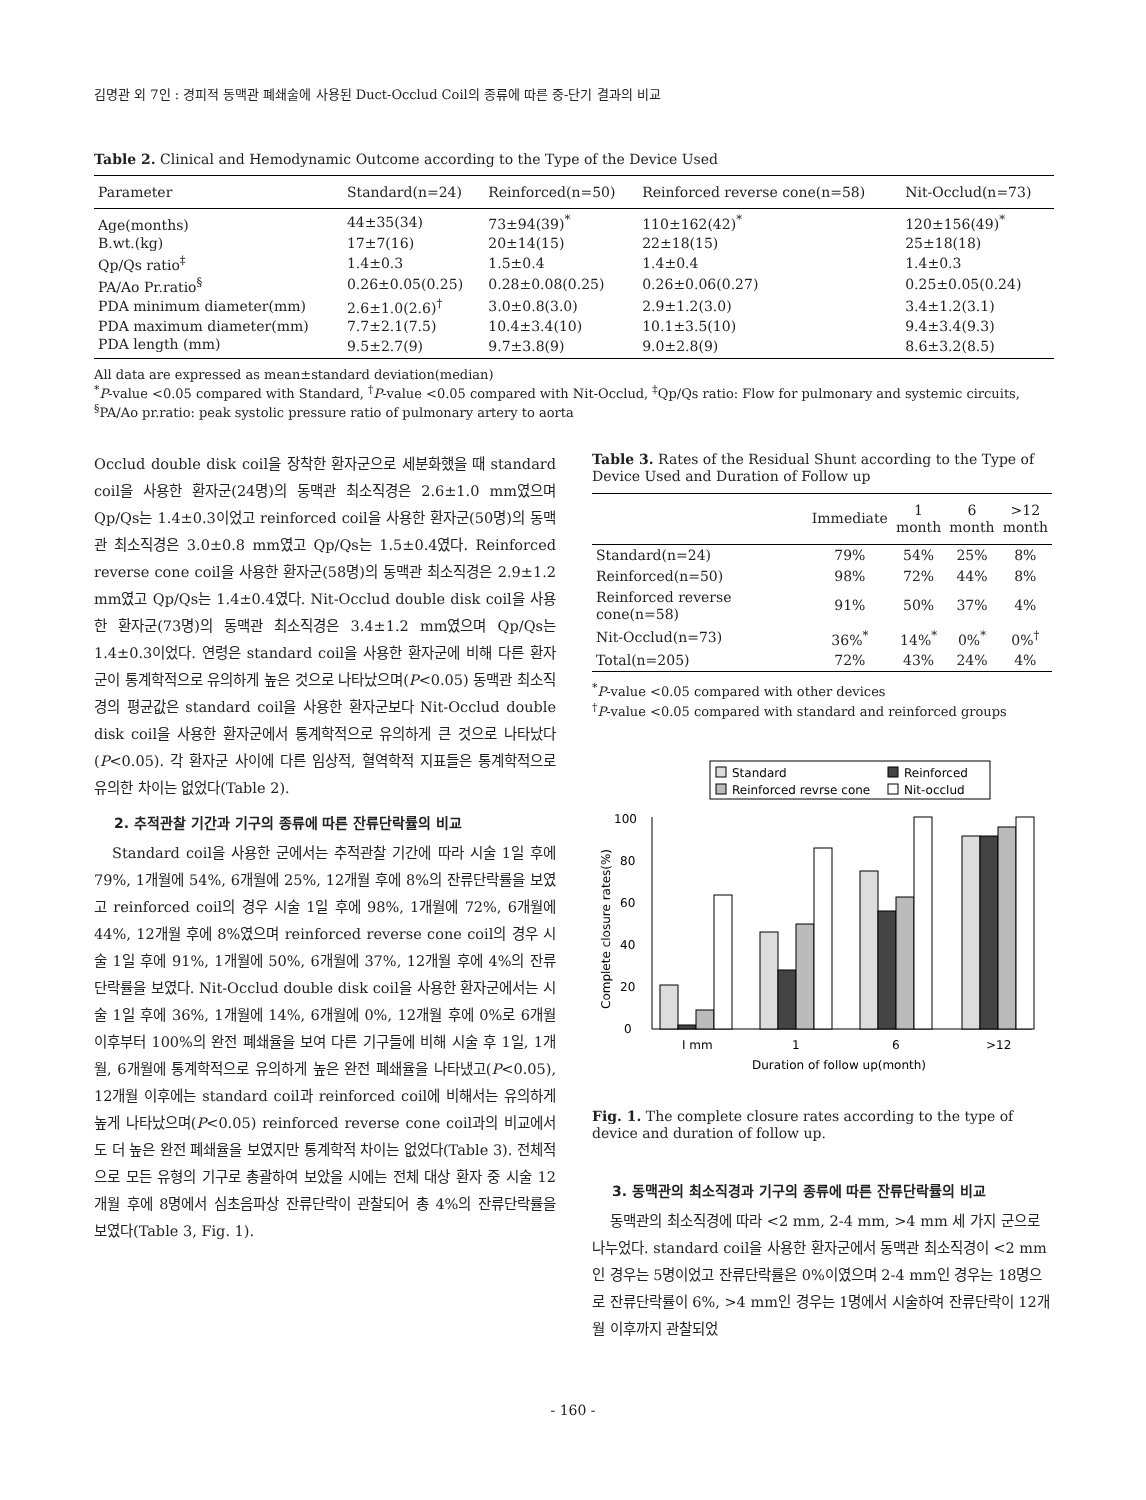김명관 외 7인 : 경피적 동맥관 폐쇄술에 사용된 Duct-Occlud Coil의 종류에 따른 중-단기 결과의 비교
Table 2. Clinical and Hemodynamic Outcome according to the Type of the Device Used
| Parameter | Standard(n=24) | Reinforced(n=50) | Reinforced reverse cone(n=58) | Nit-Occlud(n=73) |
| --- | --- | --- | --- | --- |
| Age(months) | 44±35(34) | 73±94(39)<sup>*</sup> | 110±162(42)<sup>*</sup> | 120±156(49)<sup>*</sup> |
| B.wt.(kg) | 17±7(16) | 20±14(15) | 22±18(15) | 25±18(18) |
| Qp/Qs ratio<sup>‡</sup> | 1.4±0.3 | 1.5±0.4 | 1.4±0.4 | 1.4±0.3 |
| PA/Ao Pr.ratio<sup>§</sup> | 0.26±0.05(0.25) | 0.28±0.08(0.25) | 0.26±0.06(0.27) | 0.25±0.05(0.24) |
| PDA minimum diameter(mm) | 2.6±1.0(2.6)<sup>†</sup> | 3.0±0.8(3.0) | 2.9±1.2(3.0) | 3.4±1.2(3.1) |
| PDA maximum diameter(mm) | 7.7±2.1(7.5) | 10.4±3.4(10) | 10.1±3.5(10) | 9.4±3.4(9.3) |
| PDA length (mm) | 9.5±2.7(9) | 9.7±3.8(9) | 9.0±2.8(9) | 8.6±3.2(8.5) |
All data are expressed as mean±standard deviation(median)
<sup>*</sup> P-value <0.05 compared with Standard, <sup>†</sup>P-value <0.05 compared with Nit-Occlud, <sup>‡</sup>Qp/Qs ratio: Flow for pulmonary and systemic circuits, <sup>§</sup>PA/Ao pr.ratio: peak systolic pressure ratio of pulmonary artery to aorta
Occlud double disk coil을 장착한 환자군으로 세분화했을 때 standard coil을 사용한 환자군(24명)의 동맥관 최소직경은 2.6±1.0 mm였으며 Qp/Qs는 1.4±0.3이었고 reinforced coil을 사용한 환자군(50명)의 동맥관 최소직경은 3.0±0.8 mm였고 Qp/Qs는 1.5±0.4였다. Reinforced reverse cone coil을 사용한 환자군(58명)의 동맥관 최소직경은 2.9±1.2 mm였고 Qp/Qs는 1.4±0.4였다. Nit-Occlud double disk coil을 사용한 환자군(73명)의 동맥관 최소직경은 3.4±1.2 mm였으며 Qp/Qs는 1.4±0.3이었다. 연령은 standard coil을 사용한 환자군에 비해 다른 환자군이 통계학적으로 유의하게 높은 것으로 나타났으며(P<0.05) 동맥관 최소직경의 평균값은 standard coil을 사용한 환자군보다 Nit-Occlud double disk coil을 사용한 환자군에서 통계학적으로 유의하게 큰 것으로 나타났다(P<0.05). 각 환자군 사이에 다른 임상적, 혈역학적 지표들은 통계학적으로 유의한 차이는 없었다(Table 2).
2. 추적관찰 기간과 기구의 종류에 따른 잔류단락률의 비교
Standard coil을 사용한 군에서는 추적관찰 기간에 따라 시술 1일 후에 79%, 1개월에 54%, 6개월에 25%, 12개월 후에 8%의 잔류단락률을 보였고 reinforced coil의 경우 시술 1일 후에 98%, 1개월에 72%, 6개월에 44%, 12개월 후에 8%였으며 reinforced reverse cone coil의 경우 시술 1일 후에 91%, 1개월에 50%, 6개월에 37%, 12개월 후에 4%의 잔류단락률을 보였다. Nit-Occlud double disk coil을 사용한 환자군에서는 시술 1일 후에 36%, 1개월에 14%, 6개월에 0%, 12개월 후에 0%로 6개월 이후부터 100%의 완전 폐쇄율을 보여 다른 기구들에 비해 시술 후 1일, 1개월, 6개월에 통계학적으로 유의하게 높은 완전 폐쇄율을 나타냈고(P<0.05), 12개월 이후에는 standard coil과 reinforced coil에 비해서는 유의하게 높게 나타났으며(P<0.05) reinforced reverse cone coil과의 비교에서도 더 높은 완전 폐쇄율을 보였지만 통계학적 차이는 없었다(Table 3). 전체적으로 모든 유형의 기구로 총괄하여 보았을 시에는 전체 대상 환자 중 시술 12개월 후에 8명에서 심초음파상 잔류단락이 관찰되어 총 4%의 잔류단락률을 보였다(Table 3, Fig. 1).
Table 3. Rates of the Residual Shunt according to the Type of Device Used and Duration of Follow up
| | Immediate | 1 month | 6 month | >12 month |
| --- | --- | --- | --- | --- |
| Standard(n=24) | 79% | 54% | 25% | 8% |
| Reinforced(n=50) | 98% | 72% | 44% | 8% |
| Reinforced reverse cone(n=58) | 91% | 50% | 37% | 4% |
| Nit-Occlud(n=73) | 36%<sup>*</sup> | 14%<sup>*</sup> | 0%<sup>*</sup> | 0%<sup>†</sup> |
| Total(n=205) | 72% | 43% | 24% | 4% |
<sup>*</sup> P-value <0.05 compared with other devices
<sup>†</sup> P-value <0.05 compared with standard and reinforced groups
Standard
Reinforced
Reinforced revrse cone
Nit-occlud
0
20
40
60
80
100
Complete closure rates(%)
I mm
1
6
>12
Duration of follow up(month)
Fig. 1. The complete closure rates according to the type of device and duration of follow up.
3. 동맥관의 최소직경과 기구의 종류에 따른 잔류단락률의 비교
동맥관의 최소직경에 따라 <2 mm, 2-4 mm, >4 mm 세 가지 군으로 나누었다. standard coil을 사용한 환자군에서 동맥관 최소직경이 <2 mm인 경우는 5명이었고 잔류단락률은 0%이였으며 2-4 mm인 경우는 18명으로 잔류단락률이 6%, >4 mm인 경우는 1명에서 시술하여 잔류단락이 12개월 이후까지 관찰되었
- 160 -